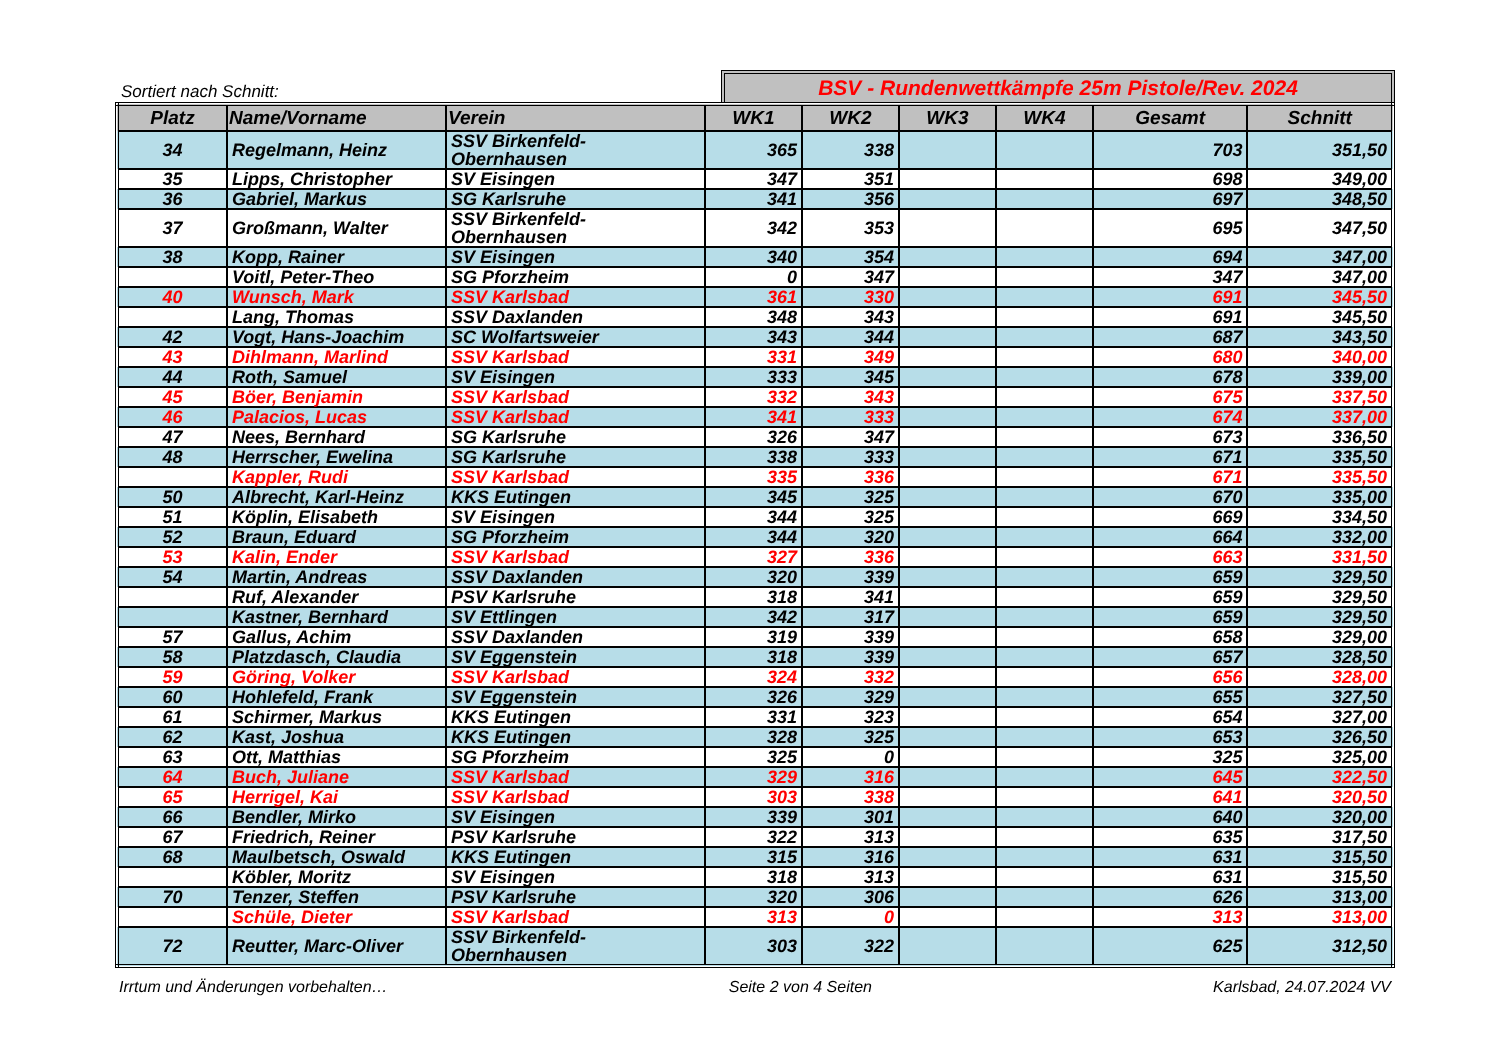Sortiert nach Schnitt:
BSV - Rundenwettkämpfe 25m Pistole/Rev. 2024
| Platz | Name/Vorname | Verein | WK1 | WK2 | WK3 | WK4 | Gesamt | Schnitt |
| --- | --- | --- | --- | --- | --- | --- | --- | --- |
| 34 | Regelmann, Heinz | SSV Birkenfeld-Obernhausen | 365 | 338 | | | 703 | 351,50 |
| 35 | Lipps, Christopher | SV Eisingen | 347 | 351 | | | 698 | 349,00 |
| 36 | Gabriel, Markus | SG Karlsruhe | 341 | 356 | | | 697 | 348,50 |
| 37 | Großmann, Walter | SSV Birkenfeld-Obernhausen | 342 | 353 | | | 695 | 347,50 |
| 38 | Kopp, Rainer | SV Eisingen | 340 | 354 | | | 694 | 347,00 |
| | Voitl, Peter-Theo | SG Pforzheim | 0 | 347 | | | 347 | 347,00 |
| 40 | Wunsch, Mark | SSV Karlsbad | 361 | 330 | | | 691 | 345,50 |
| | Lang, Thomas | SSV Daxlanden | 348 | 343 | | | 691 | 345,50 |
| 42 | Vogt, Hans-Joachim | SC Wolfartsweier | 343 | 344 | | | 687 | 343,50 |
| 43 | Dihlmann, Marlind | SSV Karlsbad | 331 | 349 | | | 680 | 340,00 |
| 44 | Roth, Samuel | SV Eisingen | 333 | 345 | | | 678 | 339,00 |
| 45 | Böer, Benjamin | SSV Karlsbad | 332 | 343 | | | 675 | 337,50 |
| 46 | Palacios, Lucas | SSV Karlsbad | 341 | 333 | | | 674 | 337,00 |
| 47 | Nees, Bernhard | SG Karlsruhe | 326 | 347 | | | 673 | 336,50 |
| 48 | Herrscher, Ewelina | SG Karlsruhe | 338 | 333 | | | 671 | 335,50 |
| | Kappler, Rudi | SSV Karlsbad | 335 | 336 | | | 671 | 335,50 |
| 50 | Albrecht, Karl-Heinz | KKS Eutingen | 345 | 325 | | | 670 | 335,00 |
| 51 | Köplin, Elisabeth | SV Eisingen | 344 | 325 | | | 669 | 334,50 |
| 52 | Braun, Eduard | SG Pforzheim | 344 | 320 | | | 664 | 332,00 |
| 53 | Kalin, Ender | SSV Karlsbad | 327 | 336 | | | 663 | 331,50 |
| 54 | Martin, Andreas | SSV Daxlanden | 320 | 339 | | | 659 | 329,50 |
| | Ruf, Alexander | PSV Karlsruhe | 318 | 341 | | | 659 | 329,50 |
| | Kastner, Bernhard | SV Ettlingen | 342 | 317 | | | 659 | 329,50 |
| 57 | Gallus, Achim | SSV Daxlanden | 319 | 339 | | | 658 | 329,00 |
| 58 | Platzdasch, Claudia | SV Eggenstein | 318 | 339 | | | 657 | 328,50 |
| 59 | Göring, Volker | SSV Karlsbad | 324 | 332 | | | 656 | 328,00 |
| 60 | Hohlefeld, Frank | SV Eggenstein | 326 | 329 | | | 655 | 327,50 |
| 61 | Schirmer, Markus | KKS Eutingen | 331 | 323 | | | 654 | 327,00 |
| 62 | Kast, Joshua | KKS Eutingen | 328 | 325 | | | 653 | 326,50 |
| 63 | Ott, Matthias | SG Pforzheim | 325 | 0 | | | 325 | 325,00 |
| 64 | Buch, Juliane | SSV Karlsbad | 329 | 316 | | | 645 | 322,50 |
| 65 | Herrigel, Kai | SSV Karlsbad | 303 | 338 | | | 641 | 320,50 |
| 66 | Bendler, Mirko | SV Eisingen | 339 | 301 | | | 640 | 320,00 |
| 67 | Friedrich, Reiner | PSV Karlsruhe | 322 | 313 | | | 635 | 317,50 |
| 68 | Maulbetsch, Oswald | KKS Eutingen | 315 | 316 | | | 631 | 315,50 |
| | Köbler, Moritz | SV Eisingen | 318 | 313 | | | 631 | 315,50 |
| 70 | Tenzer, Steffen | PSV Karlsruhe | 320 | 306 | | | 626 | 313,00 |
| | Schüle, Dieter | SSV Karlsbad | 313 | 0 | | | 313 | 313,00 |
| 72 | Reutter, Marc-Oliver | SSV Birkenfeld-Obernhausen | 303 | 322 | | | 625 | 312,50 |
Irrtum und Änderungen vorbehalten… Seite 2 von 4 Seiten Karlsbad, 24.07.2024 VV